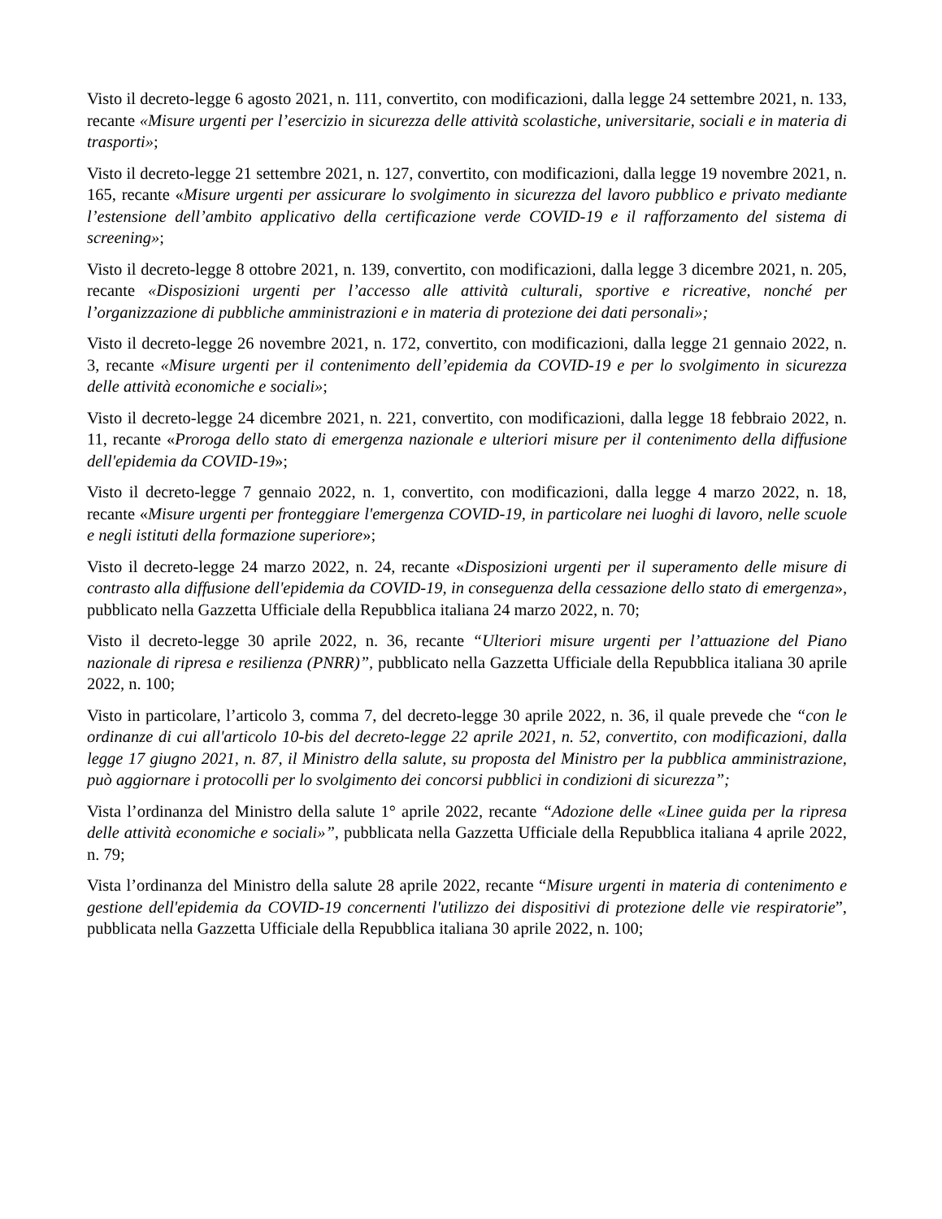Visto il decreto-legge 6 agosto 2021, n. 111, convertito, con modificazioni, dalla legge 24 settembre 2021, n. 133, recante «Misure urgenti per l’esercizio in sicurezza delle attività scolastiche, universitarie, sociali e in materia di trasporti»;
Visto il decreto-legge 21 settembre 2021, n. 127, convertito, con modificazioni, dalla legge 19 novembre 2021, n. 165, recante «Misure urgenti per assicurare lo svolgimento in sicurezza del lavoro pubblico e privato mediante l’estensione dell’ambito applicativo della certificazione verde COVID-19 e il rafforzamento del sistema di screening»;
Visto il decreto-legge 8 ottobre 2021, n. 139, convertito, con modificazioni, dalla legge 3 dicembre 2021, n. 205, recante «Disposizioni urgenti per l’accesso alle attività culturali, sportive e ricreative, nonché per l’organizzazione di pubbliche amministrazioni e in materia di protezione dei dati personali»;
Visto il decreto-legge 26 novembre 2021, n. 172, convertito, con modificazioni, dalla legge 21 gennaio 2022, n. 3, recante «Misure urgenti per il contenimento dell’epidemia da COVID-19 e per lo svolgimento in sicurezza delle attività economiche e sociali»;
Visto il decreto-legge 24 dicembre 2021, n. 221, convertito, con modificazioni, dalla legge 18 febbraio 2022, n. 11, recante «Proroga dello stato di emergenza nazionale e ulteriori misure per il contenimento della diffusione dell'epidemia da COVID-19»;
Visto il decreto-legge 7 gennaio 2022, n. 1, convertito, con modificazioni, dalla legge 4 marzo 2022, n. 18, recante «Misure urgenti per fronteggiare l'emergenza COVID-19, in particolare nei luoghi di lavoro, nelle scuole e negli istituti della formazione superiore»;
Visto il decreto-legge 24 marzo 2022, n. 24, recante «Disposizioni urgenti per il superamento delle misure di contrasto alla diffusione dell'epidemia da COVID-19, in conseguenza della cessazione dello stato di emergenza», pubblicato nella Gazzetta Ufficiale della Repubblica italiana 24 marzo 2022, n. 70;
Visto il decreto-legge 30 aprile 2022, n. 36, recante “Ulteriori misure urgenti per l’attuazione del Piano nazionale di ripresa e resilienza (PNRR)”, pubblicato nella Gazzetta Ufficiale della Repubblica italiana 30 aprile 2022, n. 100;
Visto in particolare, l’articolo 3, comma 7, del decreto-legge 30 aprile 2022, n. 36, il quale prevede che “con le ordinanze di cui all'articolo 10-bis del decreto-legge 22 aprile 2021, n. 52, convertito, con modificazioni, dalla legge 17 giugno 2021, n. 87, il Ministro della salute, su proposta del Ministro per la pubblica amministrazione, può aggiornare i protocolli per lo svolgimento dei concorsi pubblici in condizioni di sicurezza”;
Vista l’ordinanza del Ministro della salute 1° aprile 2022, recante “Adozione delle «Linee guida per la ripresa delle attività economiche e sociali»”, pubblicata nella Gazzetta Ufficiale della Repubblica italiana 4 aprile 2022, n. 79;
Vista l’ordinanza del Ministro della salute 28 aprile 2022, recante “Misure urgenti in materia di contenimento e gestione dell'epidemia da COVID-19 concernenti l'utilizzo dei dispositivi di protezione delle vie respiratorie”, pubblicata nella Gazzetta Ufficiale della Repubblica italiana 30 aprile 2022, n. 100;